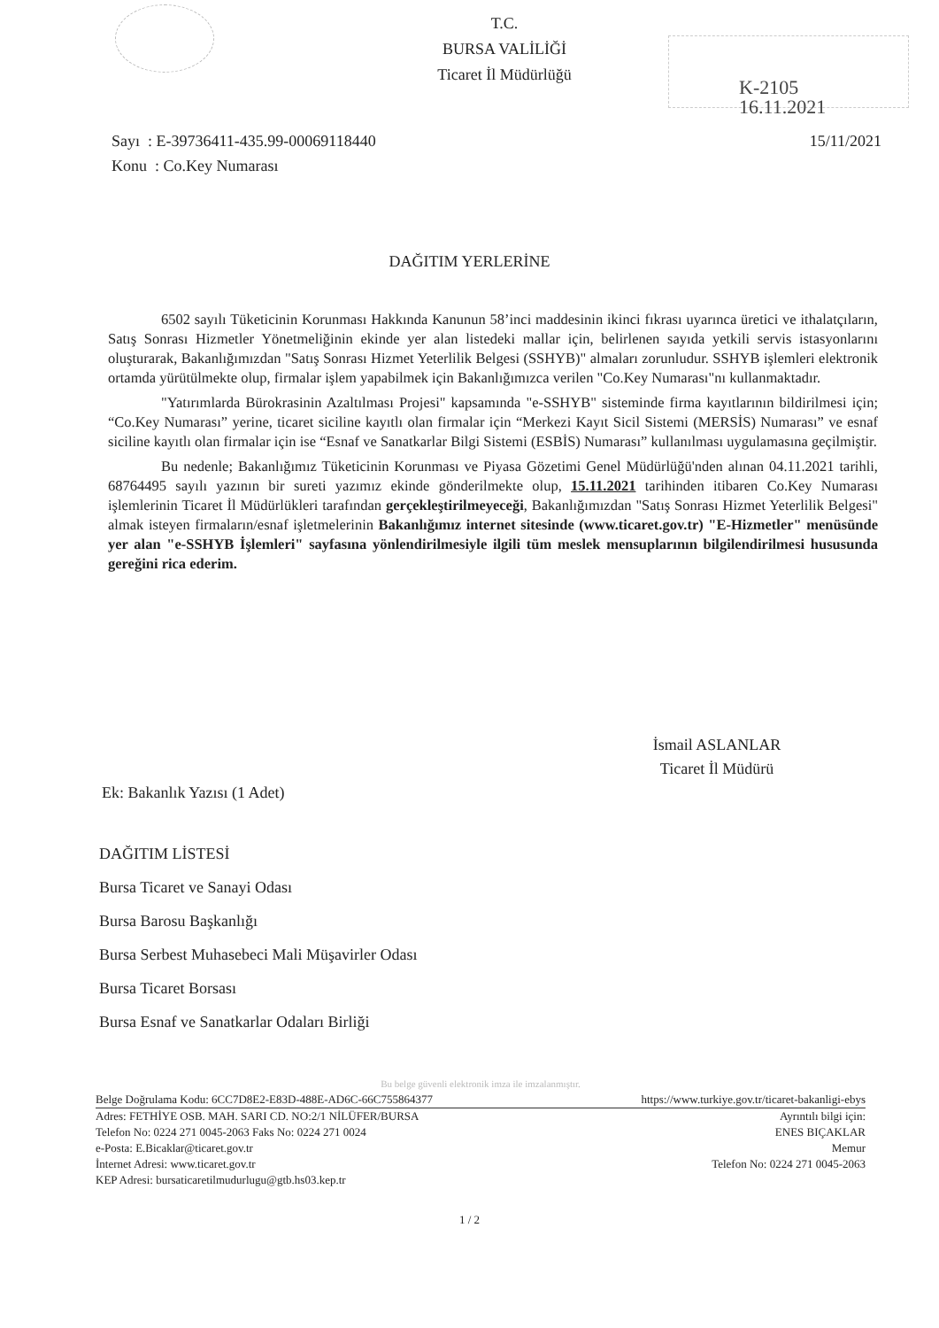T.C.
BURSA VALİLİĞİ
Ticaret İl Müdürlüğü
K-2105
16.11.2021
15/11/2021 Sayı : E-39736411-435.99-00069118440
Konu : Co.Key Numarası
DAĞITIM YERLERİNE
6502 sayılı Tüketicinin Korunması Hakkında Kanunun 58’inci maddesinin ikinci fıkrası uyarınca üretici ve ithalatçıların, Satış Sonrası Hizmetler Yönetmeliğinin ekinde yer alan listedeki mallar için, belirlenen sayıda yetkili servis istasyonlarını oluşturarak, Bakanlığımızdan "Satış Sonrası Hizmet Yeterlilik Belgesi (SSHYB)" almaları zorunludur. SSHYB işlemleri elektronik ortamda yürütülmekte olup, firmalar işlem yapabilmek için Bakanlığımızca verilen "Co.Key Numarası"nı kullanmaktadır.
"Yatırımlarda Bürokrasinin Azaltılması Projesi" kapsamında "e-SSHYB" sisteminde firma kayıtlarının bildirilmesi için; “Co.Key Numarası” yerine, ticaret siciline kayıtlı olan firmalar için “Merkezi Kayıt Sicil Sistemi (MERSİS) Numarası” ve esnaf siciline kayıtlı olan firmalar için ise “Esnaf ve Sanatkarlar Bilgi Sistemi (ESBİS) Numarası” kullanılması uygulamasına geçilmiştir.
Bu nedenle; Bakanlığımız Tüketicinin Korunması ve Piyasa Gözetimi Genel Müdürlüğü'nden alınan 04.11.2021 tarihli, 68764495 sayılı yazının bir sureti yazımız ekinde gönderilmekte olup, 15.11.2021 tarihinden itibaren Co.Key Numarası işlemlerinin Ticaret İl Müdürlükleri tarafından gerçekleştirilmeyeceği, Bakanlığımızdan "Satış Sonrası Hizmet Yeterlilik Belgesi" almak isteyen firmaların/esnaf işletmelerinin Bakanlığımız internet sitesinde (www.ticaret.gov.tr) "E-Hizmetler" menüsünde yer alan "e-SSHYB İşlemleri" sayfasına yönlendirilmesiyle ilgili tüm meslek mensuplarının bilgilendirilmesi hususunda gereğini rica ederim.
İsmail ASLANLAR
Ticaret İl Müdürü
Ek: Bakanlık Yazısı (1 Adet)
DAĞITIM LİSTESİ
Bursa Ticaret ve Sanayi Odası
Bursa Barosu Başkanlığı
Bursa Serbest Muhasebeci Mali Müşavirler Odası
Bursa Ticaret Borsası
Bursa Esnaf ve Sanatkarlar Odaları Birliği
Bu belge güvenli elektronik imza ile imzalanmıştır.
https://www.turkiye.gov.tr/ticaret-bakanligi-ebys Belge Doğrulama Kodu: 6CC7D8E2-E83D-488E-AD6C-66C755864377
Ayrıntılı bilgi için:
ENES BIÇAKLAR
Memur
Telefon No: 0224 271 0045-2063
Adres: FETHİYE OSB. MAH. SARI CD. NO:2/1 NİLÜFER/BURSA
Telefon No: 0224 271 0045-2063 Faks No: 0224 271 0024
e-Posta: E.Bicaklar@ticaret.gov.tr
İnternet Adresi: www.ticaret.gov.tr
KEP Adresi: bursaticaretilmudurlugu@gtb.hs03.kep.tr
1 / 2